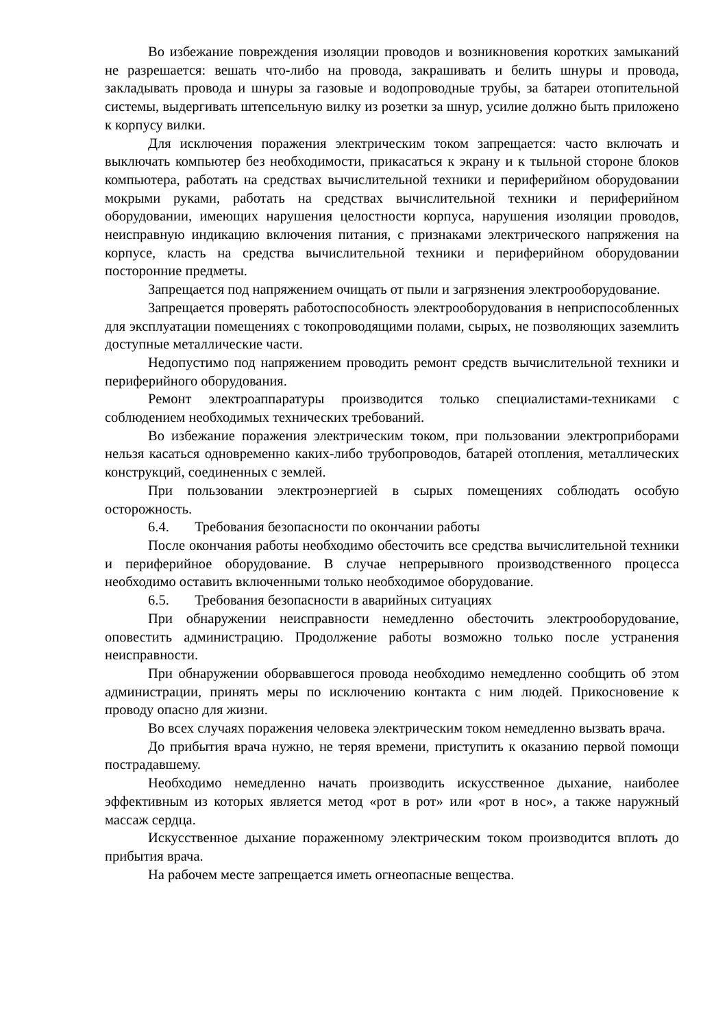Во избежание повреждения изоляции проводов и возникновения коротких замыканий не разрешается: вешать что-либо на провода, закрашивать и белить шнуры и провода, закладывать провода и шнуры за газовые и водопроводные трубы, за батареи отопительной системы, выдергивать штепсельную вилку из розетки за шнур, усилие должно быть приложено к корпусу вилки.
Для исключения поражения электрическим током запрещается: часто включать и выключать компьютер без необходимости, прикасаться к экрану и к тыльной стороне блоков компьютера, работать на средствах вычислительной техники и периферийном оборудовании мокрыми руками, работать на средствах вычислительной техники и периферийном оборудовании, имеющих нарушения целостности корпуса, нарушения изоляции проводов, неисправную индикацию включения питания, с признаками электрического напряжения на корпусе, класть на средства вычислительной техники и периферийном оборудовании посторонние предметы.
Запрещается под напряжением очищать от пыли и загрязнения электрооборудование.
Запрещается проверять работоспособность электрооборудования в неприспособленных для эксплуатации помещениях с токопроводящими полами, сырых, не позволяющих заземлить доступные металлические части.
Недопустимо под напряжением проводить ремонт средств вычислительной техники и периферийного оборудования.
Ремонт электроаппаратуры производится только специалистами-техниками с соблюдением необходимых технических требований.
Во избежание поражения электрическим током, при пользовании электроприборами нельзя касаться одновременно каких-либо трубопроводов, батарей отопления, металлических конструкций, соединенных с землей.
При пользовании электроэнергией в сырых помещениях соблюдать особую осторожность.
6.4. Требования безопасности по окончании работы
После окончания работы необходимо обесточить все средства вычислительной техники и периферийное оборудование. В случае непрерывного производственного процесса необходимо оставить включенными только необходимое оборудование.
6.5. Требования безопасности в аварийных ситуациях
При обнаружении неисправности немедленно обесточить электрооборудование, оповестить администрацию. Продолжение работы возможно только после устранения неисправности.
При обнаружении оборвавшегося провода необходимо немедленно сообщить об этом администрации, принять меры по исключению контакта с ним людей. Прикосновение к проводу опасно для жизни.
Во всех случаях поражения человека электрическим током немедленно вызвать врача.
До прибытия врача нужно, не теряя времени, приступить к оказанию первой помощи пострадавшему.
Необходимо немедленно начать производить искусственное дыхание, наиболее эффективным из которых является метод «рот в рот» или «рот в нос», а также наружный массаж сердца.
Искусственное дыхание пораженному электрическим током производится вплоть до прибытия врача.
На рабочем месте запрещается иметь огнеопасные вещества.